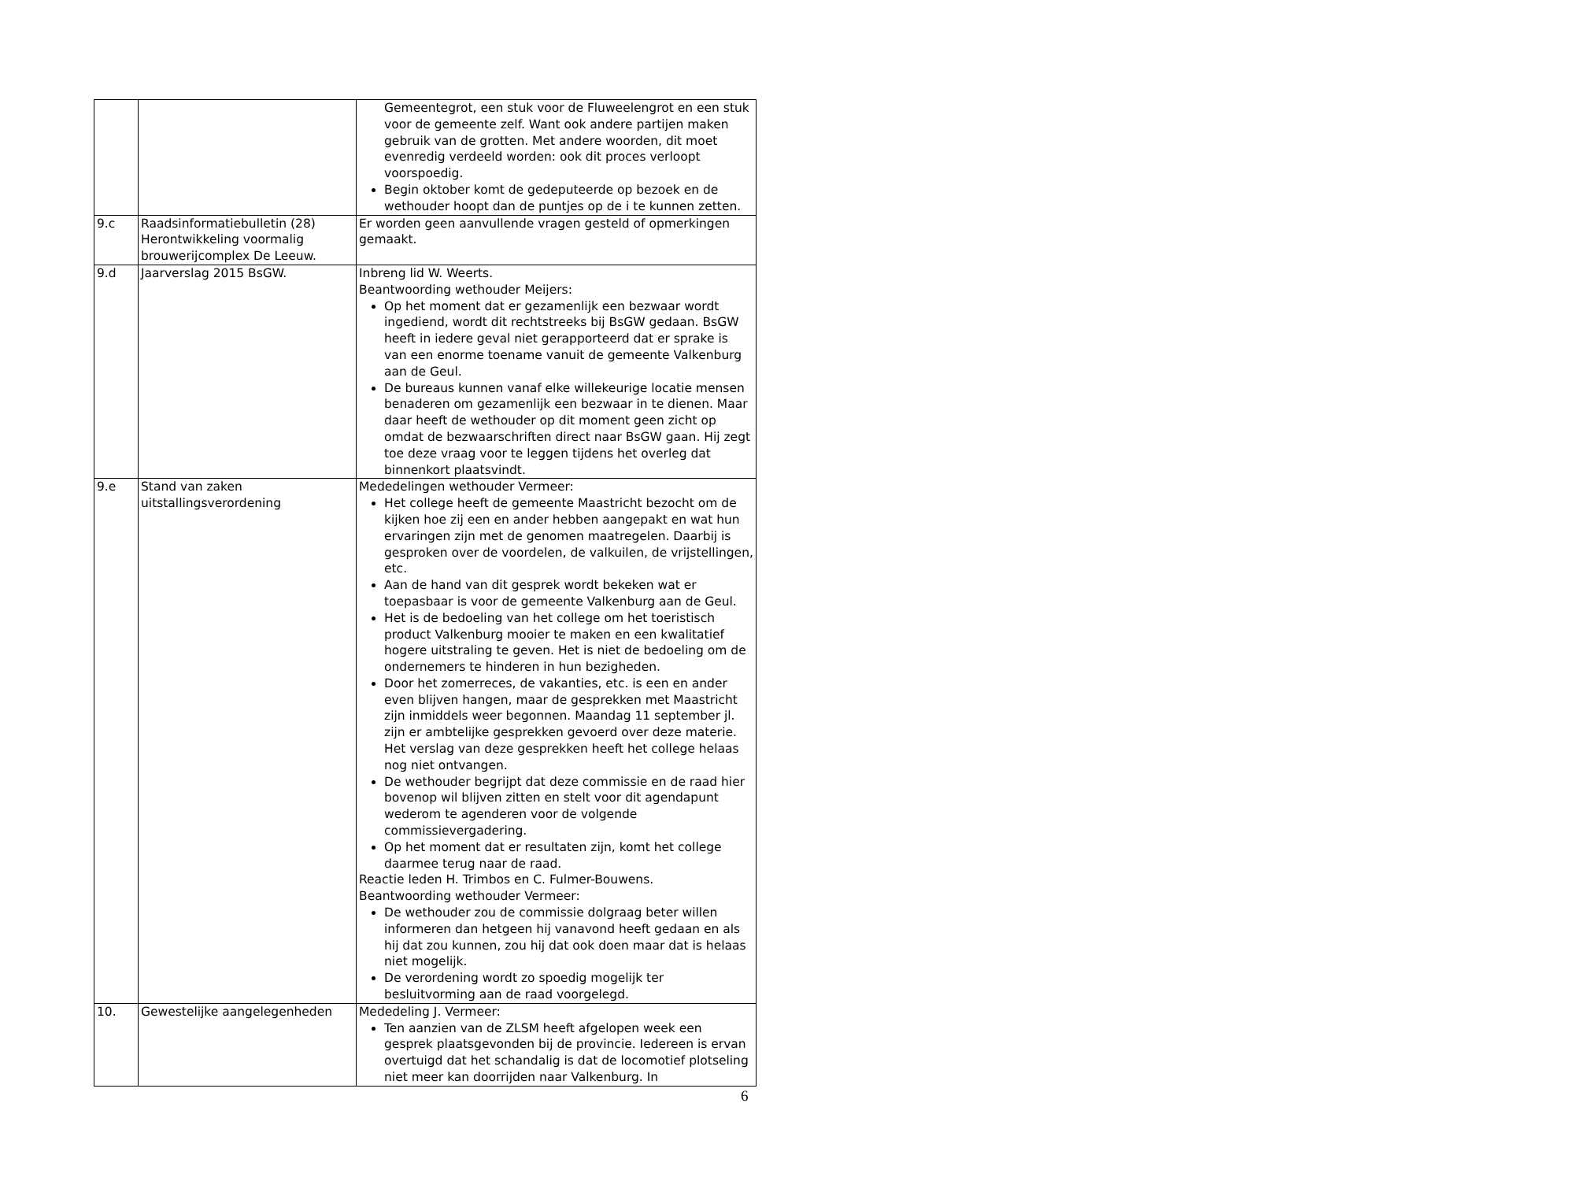| | | Gemeentegrot, een stuk voor de Fluweelengrot en een stuk voor de gemeente zelf. Want ook andere partijen maken gebruik van de grotten. Met andere woorden, dit moet evenredig verdeeld worden: ook dit proces verloopt voorspoedig. Begin oktober komt de gedeputeerde op bezoek en de wethouder hoopt dan de puntjes op de i te kunnen zetten. |
| 9.c | Raadsinformatiebulletin (28) Herontwikkeling voormalig brouwerijcomplex De Leeuw. | Er worden geen aanvullende vragen gesteld of opmerkingen gemaakt. |
| 9.d | Jaarverslag 2015 BsGW. | Inbreng lid W. Weerts. Beantwoording wethouder Meijers: Op het moment dat er gezamenlijk een bezwaar wordt ingediend, wordt dit rechtstreeks bij BsGW gedaan. BsGW heeft in iedere geval niet gerapporteerd dat er sprake is van een enorme toename vanuit de gemeente Valkenburg aan de Geul. De bureaus kunnen vanaf elke willekeurige locatie mensen benaderen om gezamenlijk een bezwaar in te dienen. Maar daar heeft de wethouder op dit moment geen zicht op omdat de bezwaarschriften direct naar BsGW gaan. Hij zegt toe deze vraag voor te leggen tijdens het overleg dat binnenkort plaatsvindt. |
| 9.e | Stand van zaken uitstallingsverordening | Mededelingen wethouder Vermeer: Het college heeft de gemeente Maastricht bezocht om de kijken hoe zij een en ander hebben aangepakt en wat hun ervaringen zijn met de genomen maatregelen. Daarbij is gesproken over de voordelen, de valkuilen, de vrijstellingen, etc. Aan de hand van dit gesprek wordt bekeken wat er toepasbaar is voor de gemeente Valkenburg aan de Geul. Het is de bedoeling van het college om het toeristisch product Valkenburg mooier te maken en een kwalitatief hogere uitstraling te geven. Het is niet de bedoeling om de ondernemers te hinderen in hun bezigheden. Door het zomerreces, de vakanties, etc. is een en ander even blijven hangen, maar de gesprekken met Maastricht zijn inmiddels weer begonnen. Maandag 11 september jl. zijn er ambtelijke gesprekken gevoerd over deze materie. Het verslag van deze gesprekken heeft het college helaas nog niet ontvangen. De wethouder begrijpt dat deze commissie en de raad hier bovenop wil blijven zitten en stelt voor dit agendapunt wederom te agenderen voor de volgende commissievergadering. Op het moment dat er resultaten zijn, komt het college daarmee terug naar de raad. Reactie leden H. Trimbos en C. Fulmer-Bouwens. Beantwoording wethouder Vermeer: De wethouder zou de commissie dolgraag beter willen informeren dan hetgeen hij vanavond heeft gedaan en als hij dat zou kunnen, zou hij dat ook doen maar dat is helaas niet mogelijk. De verordening wordt zo spoedig mogelijk ter besluitvorming aan de raad voorgelegd. |
| 10. | Gewestelijke aangelegenheden | Mededeling J. Vermeer: Ten aanzien van de ZLSM heeft afgelopen week een gesprek plaatsgevonden bij de provincie. Iedereen is ervan overtuigd dat het schandalig is dat de locomotief plotseling niet meer kan doorrijden naar Valkenburg. In |
6